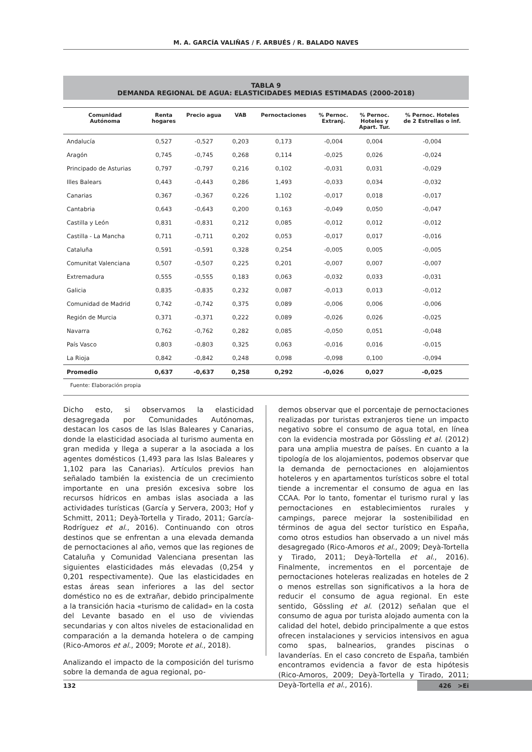M. A. GARCÍA VALIÑAS / F. ARBUÉS / R. BALADO NAVES
TABLA 9
DEMANDA REGIONAL DE AGUA: ELASTICIDADES MEDIAS ESTIMADAS (2000-2018)
| Comunidad Autónoma | Renta hogares | Precio agua | VAB | Pernoctaciones | % Pernoc. Extranj. | % Pernoc. Hoteles y Apart. Tur. | % Pernoc. Hoteles de 2 Estrellas o inf. |
| --- | --- | --- | --- | --- | --- | --- | --- |
| Andalucía | 0,527 | -0,527 | 0,203 | 0,173 | -0,004 | 0,004 | -0,004 |
| Aragón | 0,745 | -0,745 | 0,268 | 0,114 | -0,025 | 0,026 | -0,024 |
| Principado de Asturias | 0,797 | -0,797 | 0,216 | 0,102 | -0,031 | 0,031 | -0,029 |
| Illes Balears | 0,443 | -0,443 | 0,286 | 1,493 | -0,033 | 0,034 | -0,032 |
| Canarias | 0,367 | -0,367 | 0,226 | 1,102 | -0,017 | 0,018 | -0,017 |
| Cantabria | 0,643 | -0,643 | 0,200 | 0,163 | -0,049 | 0,050 | -0,047 |
| Castilla y León | 0,831 | -0,831 | 0,212 | 0,085 | -0,012 | 0,012 | -0,012 |
| Castilla - La Mancha | 0,711 | -0,711 | 0,202 | 0,053 | -0,017 | 0,017 | -0,016 |
| Cataluña | 0,591 | -0,591 | 0,328 | 0,254 | -0,005 | 0,005 | -0,005 |
| Comunitat Valenciana | 0,507 | -0,507 | 0,225 | 0,201 | -0,007 | 0,007 | -0,007 |
| Extremadura | 0,555 | -0,555 | 0,183 | 0,063 | -0,032 | 0,033 | -0,031 |
| Galicia | 0,835 | -0,835 | 0,232 | 0,087 | -0,013 | 0,013 | -0,012 |
| Comunidad de Madrid | 0,742 | -0,742 | 0,375 | 0,089 | -0,006 | 0,006 | -0,006 |
| Región de Murcia | 0,371 | -0,371 | 0,222 | 0,089 | -0,026 | 0,026 | -0,025 |
| Navarra | 0,762 | -0,762 | 0,282 | 0,085 | -0,050 | 0,051 | -0,048 |
| País Vasco | 0,803 | -0,803 | 0,325 | 0,063 | -0,016 | 0,016 | -0,015 |
| La Rioja | 0,842 | -0,842 | 0,248 | 0,098 | -0,098 | 0,100 | -0,094 |
| Promedio | 0,637 | -0,637 | 0,258 | 0,292 | -0,026 | 0,027 | -0,025 |
Fuente: Elaboración propia
Dicho esto, si observamos la elasticidad desagregada por Comunidades Autónomas, destacan los casos de las Islas Baleares y Canarias, donde la elasticidad asociada al turismo aumenta en gran medida y llega a superar a la asociada a los agentes domésticos (1,493 para las Islas Baleares y 1,102 para las Canarias). Artículos previos han señalado también la existencia de un crecimiento importante en una presión excesiva sobre los recursos hídricos en ambas islas asociada a las actividades turísticas (García y Servera, 2003; Hof y Schmitt, 2011; Deyà-Tortella y Tirado, 2011; García-Rodríguez et al., 2016). Continuando con otros destinos que se enfrentan a una elevada demanda de pernoctaciones al año, vemos que las regiones de Cataluña y Comunidad Valenciana presentan las siguientes elasticidades más elevadas (0,254 y 0,201 respectivamente). Que las elasticidades en estas áreas sean inferiores a las del sector doméstico no es de extrañar, debido principalmente a la transición hacia «turismo de calidad» en la costa del Levante basado en el uso de viviendas secundarias y con altos niveles de estacionalidad en comparación a la demanda hotelera o de camping (Rico-Amoros et al., 2009; Morote et al., 2018).
Analizando el impacto de la composición del turismo sobre la demanda de agua regional, po-
demos observar que el porcentaje de pernoctaciones realizadas por turistas extranjeros tiene un impacto negativo sobre el consumo de agua total, en línea con la evidencia mostrada por Gössling et al. (2012) para una amplia muestra de países. En cuanto a la tipología de los alojamientos, podemos observar que la demanda de pernoctaciones en alojamientos hoteleros y en apartamentos turísticos sobre el total tiende a incrementar el consumo de agua en las CCAA. Por lo tanto, fomentar el turismo rural y las pernoctaciones en establecimientos rurales y campings, parece mejorar la sostenibilidad en términos de agua del sector turístico en España, como otros estudios han observado a un nivel más desagregado (Rico-Amoros et al., 2009; Deyà-Tortella y Tirado, 2011; Deyà-Tortella et al., 2016). Finalmente, incrementos en el porcentaje de pernoctaciones hoteleras realizadas en hoteles de 2 o menos estrellas son significativos a la hora de reducir el consumo de agua regional. En este sentido, Gössling et al. (2012) señalan que el consumo de agua por turista alojado aumenta con la calidad del hotel, debido principalmente a que estos ofrecen instalaciones y servicios intensivos en agua como spas, balnearios, grandes piscinas o lavanderías. En el caso concreto de España, también encontramos evidencia a favor de esta hipótesis (Rico-Amoros, 2009; Deyà-Tortella y Tirado, 2011; Deyà-Tortella et al., 2016).
132 426 >Ei